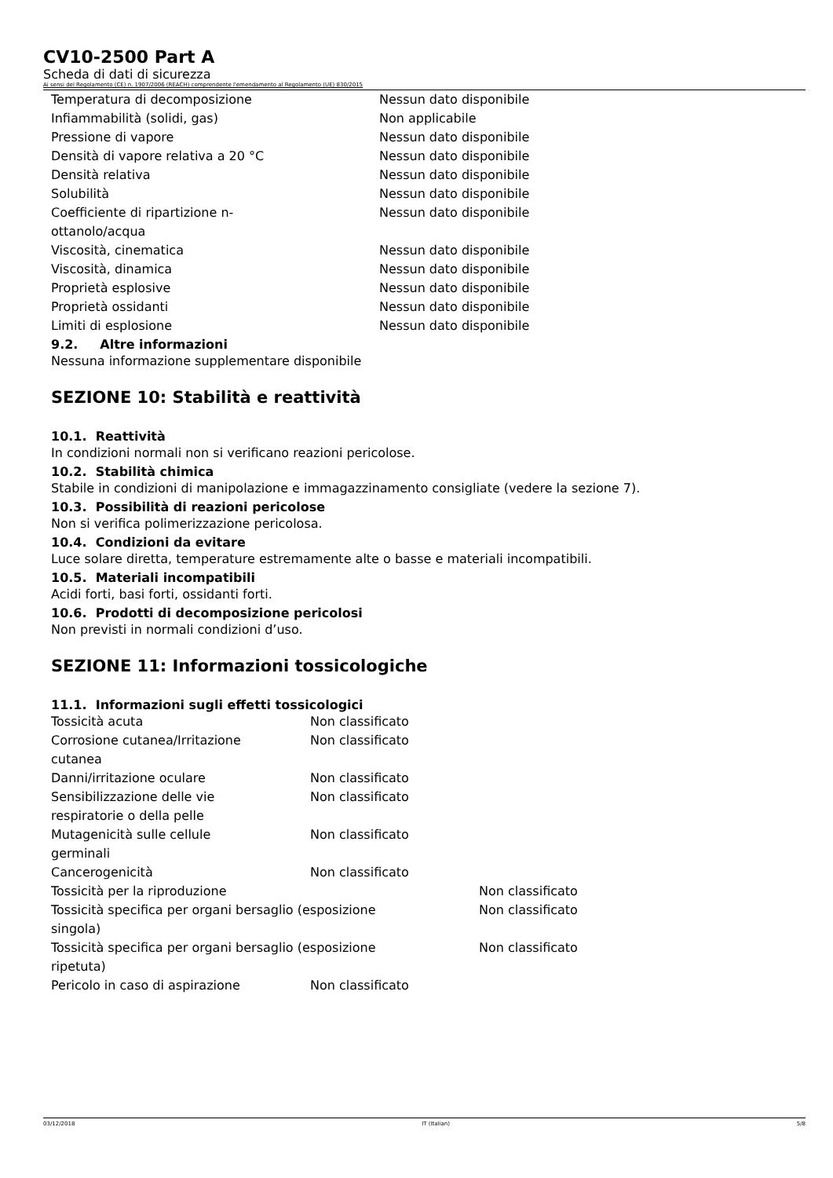CV10-2500 Part A
Scheda di dati di sicurezza
Ai sensi del Regolamento (CE) n. 1907/2006 (REACH) comprendente l'emendamento al Regolamento (UE) 830/2015
| Temperatura di decomposizione | Nessun dato disponibile |
| Infiammabilità (solidi, gas) | Non applicabile |
| Pressione di vapore | Nessun dato disponibile |
| Densità di vapore relativa a 20 °C | Nessun dato disponibile |
| Densità relativa | Nessun dato disponibile |
| Solubilità | Nessun dato disponibile |
| Coefficiente di ripartizione n- ottanolo/acqua | Nessun dato disponibile |
| Viscosità, cinematica | Nessun dato disponibile |
| Viscosità, dinamica | Nessun dato disponibile |
| Proprietà esplosive | Nessun dato disponibile |
| Proprietà ossidanti | Nessun dato disponibile |
| Limiti di esplosione | Nessun dato disponibile |
9.2. Altre informazioni
Nessuna informazione supplementare disponibile
SEZIONE 10: Stabilità e reattività
10.1. Reattività
In condizioni normali non si verificano reazioni pericolose.
10.2. Stabilità chimica
Stabile in condizioni di manipolazione e immagazzinamento consigliate (vedere la sezione 7).
10.3. Possibilità di reazioni pericolose
Non si verifica polimerizzazione pericolosa.
10.4. Condizioni da evitare
Luce solare diretta, temperature estremamente alte o basse e materiali incompatibili.
10.5. Materiali incompatibili
Acidi forti, basi forti, ossidanti forti.
10.6. Prodotti di decomposizione pericolosi
Non previsti in normali condizioni d’uso.
SEZIONE 11: Informazioni tossicologiche
11.1. Informazioni sugli effetti tossicologici
| Tossicità acuta | Non classificato | |
| Corrosione cutanea/Irritazione cutanea | Non classificato | |
| Danni/irritazione oculare | Non classificato | |
| Sensibilizzazione delle vie respiratorie o della pelle | Non classificato | |
| Mutagenicità sulle cellule germinali | Non classificato | |
| Cancerogenicità | Non classificato | |
| Tossicità per la riproduzione | | Non classificato |
| Tossicità specifica per organi bersaglio (esposizione singola) | | Non classificato |
| Tossicità specifica per organi bersaglio (esposizione ripetuta) | | Non classificato |
| Pericolo in caso di aspirazione | Non classificato | |
03/12/2018 IT (Italian) 5/8